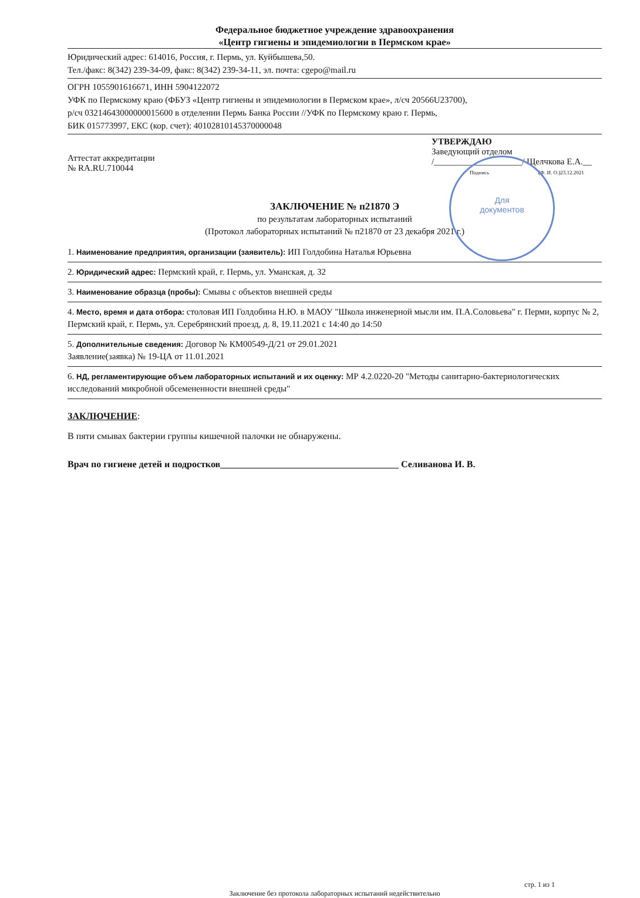Федеральное бюджетное учреждение здравоохранения
«Центр гигиены и эпидемиологии в Пермском крае»
Юридический адрес: 614016, Россия, г. Пермь, ул. Куйбышева,50.
Тел./факс: 8(342) 239-34-09, факс: 8(342) 239-34-11, эл. почта: cgepo@mail.ru
ОГРН 1055901616671, ИНН 5904122072
УФК по Пермскому краю (ФБУЗ «Центр гигиены и эпидемиологии в Пермском крае», л/сч 20566U23700),
р/сч 03214643000000015600 в отделении Пермь Банка России //УФК по Пермскому краю г. Пермь,
БИК 015773997, ЕКС (кор. счет): 40102810145370000048
Аттестат аккредитации
№ RA.RU.710044
УТВЕРЖДАЮ
Заведующий отделом
/____________________/ Щелчкова Е.А.__
Подпись (Ф. И. О.)23.12.2021
Для
документов
ЗАКЛЮЧЕНИЕ № п21870 Э
по результатам лабораторных испытаний
(Протокол лабораторных испытаний № п21870 от 23 декабря 2021 г.)
1. Наименование предприятия, организации (заявитель): ИП Голдобина Наталья Юрьевна
2. Юридический адрес: Пермский край, г. Пермь, ул. Уманская, д. 32
3. Наименование образца (пробы): Смывы с объектов внешней среды
4. Место, время и дата отбора: столовая ИП Голдобина Н.Ю. в МАОУ "Школа инженерной мысли им. П.А.Соловьева" г. Перми, корпус № 2, Пермский край, г. Пермь, ул. Серебрянский проезд, д. 8, 19.11.2021 с 14:40 до 14:50
5. Дополнительные сведения: Договор № КМ00549-Д/21 от 29.01.2021
Заявление(заявка) № 19-ЦА от 11.01.2021
6. НД, регламентирующие объем лабораторных испытаний и их оценку: МР 4.2.0220-20 "Методы санитарно-бактериологических исследований микробной обсемененности внешней среды"
ЗАКЛЮЧЕНИЕ:
В пяти смывах бактерии группы кишечной палочки не обнаружены.
Врач по гигиене детей и подростков______________________________________ Селиванова И. В.
стр. 1 из 1
Заключение без протокола лабораторных испытаний недействительно